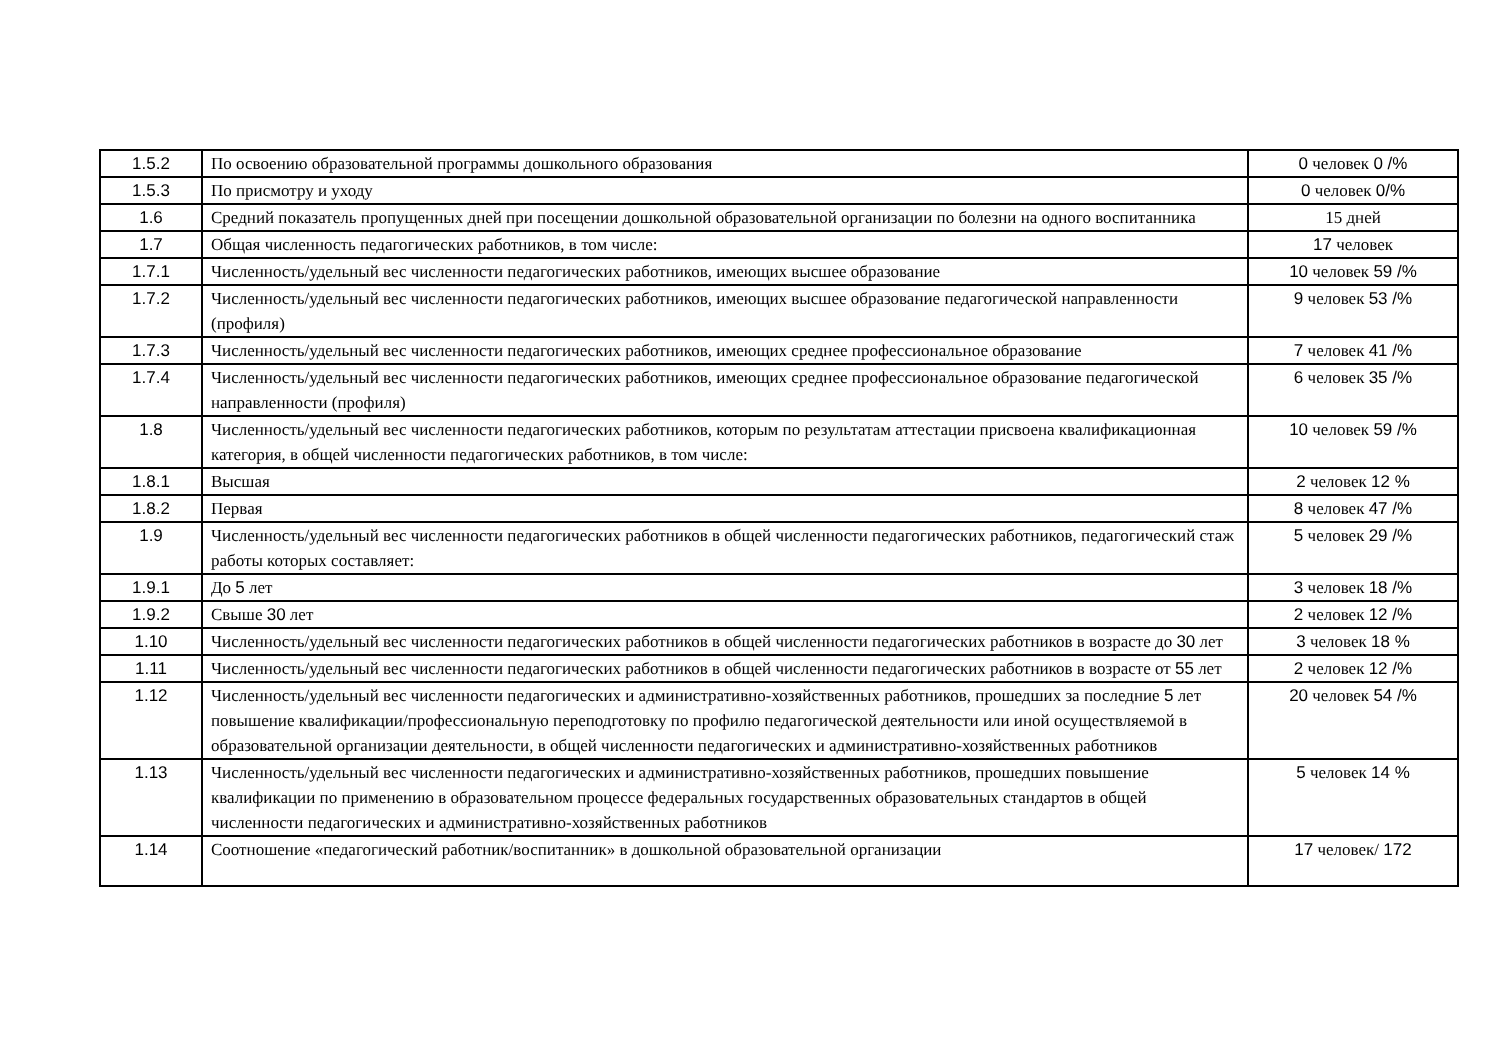| 1.5.2 | По освоению образовательной программы дошкольного образования | 0 человек 0 /% |
| 1.5.3 | По присмотру и уходу | 0 человек 0/% |
| 1.6 | Средний показатель пропущенных дней при посещении дошкольной образовательной организации по болезни на одного воспитанника | 15 дней |
| 1.7 | Общая численность педагогических работников, в том числе: | 17 человек |
| 1.7.1 | Численность/удельный вес численности педагогических работников, имеющих высшее образование | 10 человек 59 /% |
| 1.7.2 | Численность/удельный вес численности педагогических работников, имеющих высшее образование педагогической направленности (профиля) | 9 человек 53 /% |
| 1.7.3 | Численность/удельный вес численности педагогических работников, имеющих среднее профессиональное образование | 7 человек 41 /% |
| 1.7.4 | Численность/удельный вес численности педагогических работников, имеющих среднее профессиональное образование педагогической направленности (профиля) | 6 человек 35 /% |
| 1.8 | Численность/удельный вес численности педагогических работников, которым по результатам аттестации присвоена квалификационная категория, в общей численности педагогических работников, в том числе: | 10 человек 59 /% |
| 1.8.1 | Высшая | 2 человек 12 % |
| 1.8.2 | Первая | 8 человек 47 /% |
| 1.9 | Численность/удельный вес численности педагогических работников в общей численности педагогических работников, педагогический стаж работы которых составляет: | 5 человек 29 /% |
| 1.9.1 | До 5 лет | 3 человек 18 /% |
| 1.9.2 | Свыше 30 лет | 2 человек 12 /% |
| 1.10 | Численность/удельный вес численности педагогических работников в общей численности педагогических работников в возрасте до 30 лет | 3 человек 18 % |
| 1.11 | Численность/удельный вес численности педагогических работников в общей численности педагогических работников в возрасте от 55 лет | 2 человек 12 /% |
| 1.12 | Численность/удельный вес численности педагогических и административно-хозяйственных работников, прошедших за последние 5 лет повышение квалификации/профессиональную переподготовку по профилю педагогической деятельности или иной осуществляемой в образовательной организации деятельности, в общей численности педагогических и административно-хозяйственных работников | 20 человек 54 /% |
| 1.13 | Численность/удельный вес численности педагогических и административно-хозяйственных работников, прошедших повышение квалификации по применению в образовательном процессе федеральных государственных образовательных стандартов в общей численности педагогических и административно-хозяйственных работников | 5 человек 14 % |
| 1.14 | Соотношение «педагогический работник/воспитанник» в дошкольной образовательной организации | 17 человек/ 172 |